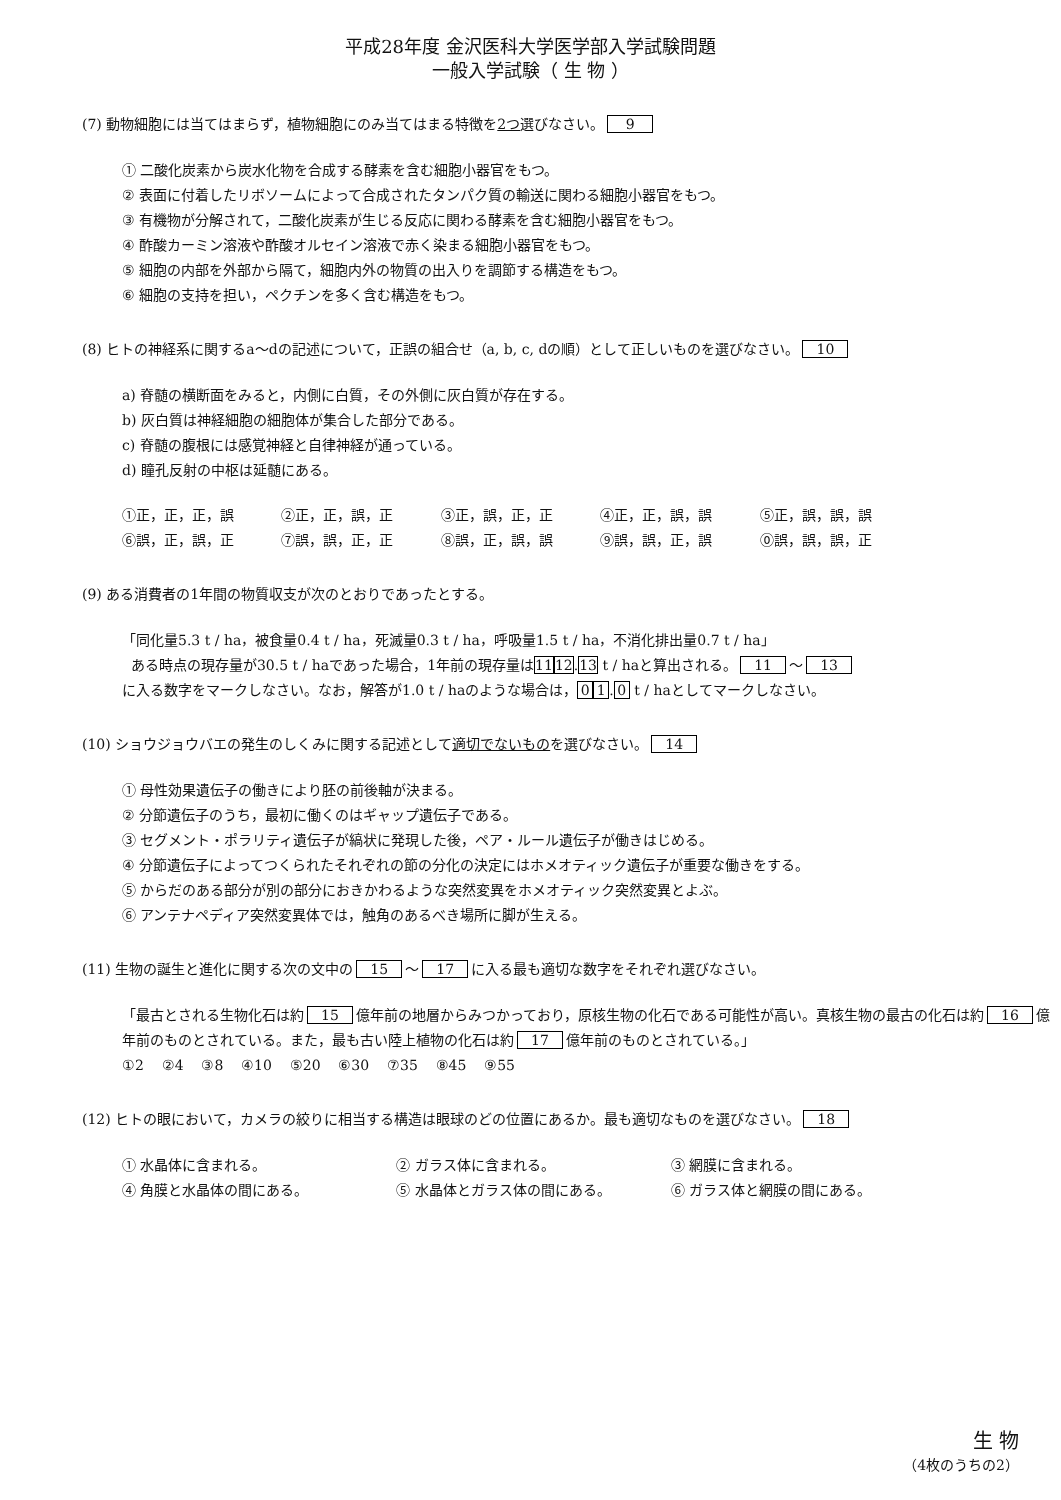平成28年度 金沢医科大学医学部入学試験問題
一般入学試験（ 生 物 ）
(7) 動物細胞には当てはまらず，植物細胞にのみ当てはまる特徴を2つ選びなさい。 9
① 二酸化炭素から炭水化物を合成する酵素を含む細胞小器官をもつ。
② 表面に付着したリボソームによって合成されたタンパク質の輸送に関わる細胞小器官をもつ。
③ 有機物が分解されて，二酸化炭素が生じる反応に関わる酵素を含む細胞小器官をもつ。
④ 酢酸カーミン溶液や酢酸オルセイン溶液で赤く染まる細胞小器官をもつ。
⑤ 細胞の内部を外部から隔て，細胞内外の物質の出入りを調節する構造をもつ。
⑥ 細胞の支持を担い，ペクチンを多く含む構造をもつ。
(8) ヒトの神経系に関するa〜dの記述について，正誤の組合せ（a, b, c, dの順）として正しいものを選びなさい。 10
a) 脊髄の横断面をみると，内側に白質，その外側に灰白質が存在する。
b) 灰白質は神経細胞の細胞体が集合した部分である。
c) 脊髄の腹根には感覚神経と自律神経が通っている。
d) 瞳孔反射の中枢は延髄にある。
①正，正，正，誤 ②正，正，誤，正 ③正，誤，正，正 ④正，正，誤，誤 ⑤正，誤，誤，誤
⑥誤，正，誤，正 ⑦誤，誤，正，正 ⑧誤，正，誤，誤 ⑨誤，誤，正，誤 ⓪誤，誤，誤，正
(9) ある消費者の1年間の物質収支が次のとおりであったとする。
「同化量5.3 t / ha，被食量0.4 t / ha，死滅量0.3 t / ha，呼吸量1.5 t / ha，不消化排出量0.7 t / ha」
ある時点の現存量が30.5 t / haであった場合，1年前の現存量は 11 12. 13 t / haと算出される。 11 〜 13
に入る数字をマークしなさい。なお，解答が1.0 t / haのような場合は， 0 1. 0 t / haとしてマークしなさい。
(10) ショウジョウバエの発生のしくみに関する記述として適切でないものを選びなさい。 14
① 母性効果遺伝子の働きにより胚の前後軸が決まる。
② 分節遺伝子のうち，最初に働くのはギャップ遺伝子である。
③ セグメント・ポラリティ遺伝子が縞状に発現した後，ペア・ルール遺伝子が働きはじめる。
④ 分節遺伝子によってつくられたそれぞれの節の分化の決定にはホメオティック遺伝子が重要な働きをする。
⑤ からだのある部分が別の部分におきかわるような突然変異をホメオティック突然変異とよぶ。
⑥ アンテナペディア突然変異体では，触角のあるべき場所に脚が生える。
(11) 生物の誕生と進化に関する次の文中の 15 〜 17 に入る最も適切な数字をそれぞれ選びなさい。
「最古とされる生物化石は約 15 億年前の地層からみつかっており，原核生物の化石である可能性が高い。真核生物の最古の化石は約 16 億年前のものとされている。また，最も古い陸上植物の化石は約 17 億年前のものとされている。」
①2 ②4 ③8 ④10 ⑤20 ⑥30 ⑦35 ⑧45 ⑨55
(12) ヒトの眼において，カメラの絞りに相当する構造は眼球のどの位置にあるか。最も適切なものを選びなさい。 18
① 水晶体に含まれる。 ② ガラス体に含まれる。 ③ 網膜に含まれる。
④ 角膜と水晶体の間にある。 ⑤ 水晶体とガラス体の間にある。 ⑥ ガラス体と網膜の間にある。
生 物
（4枚のうちの2）